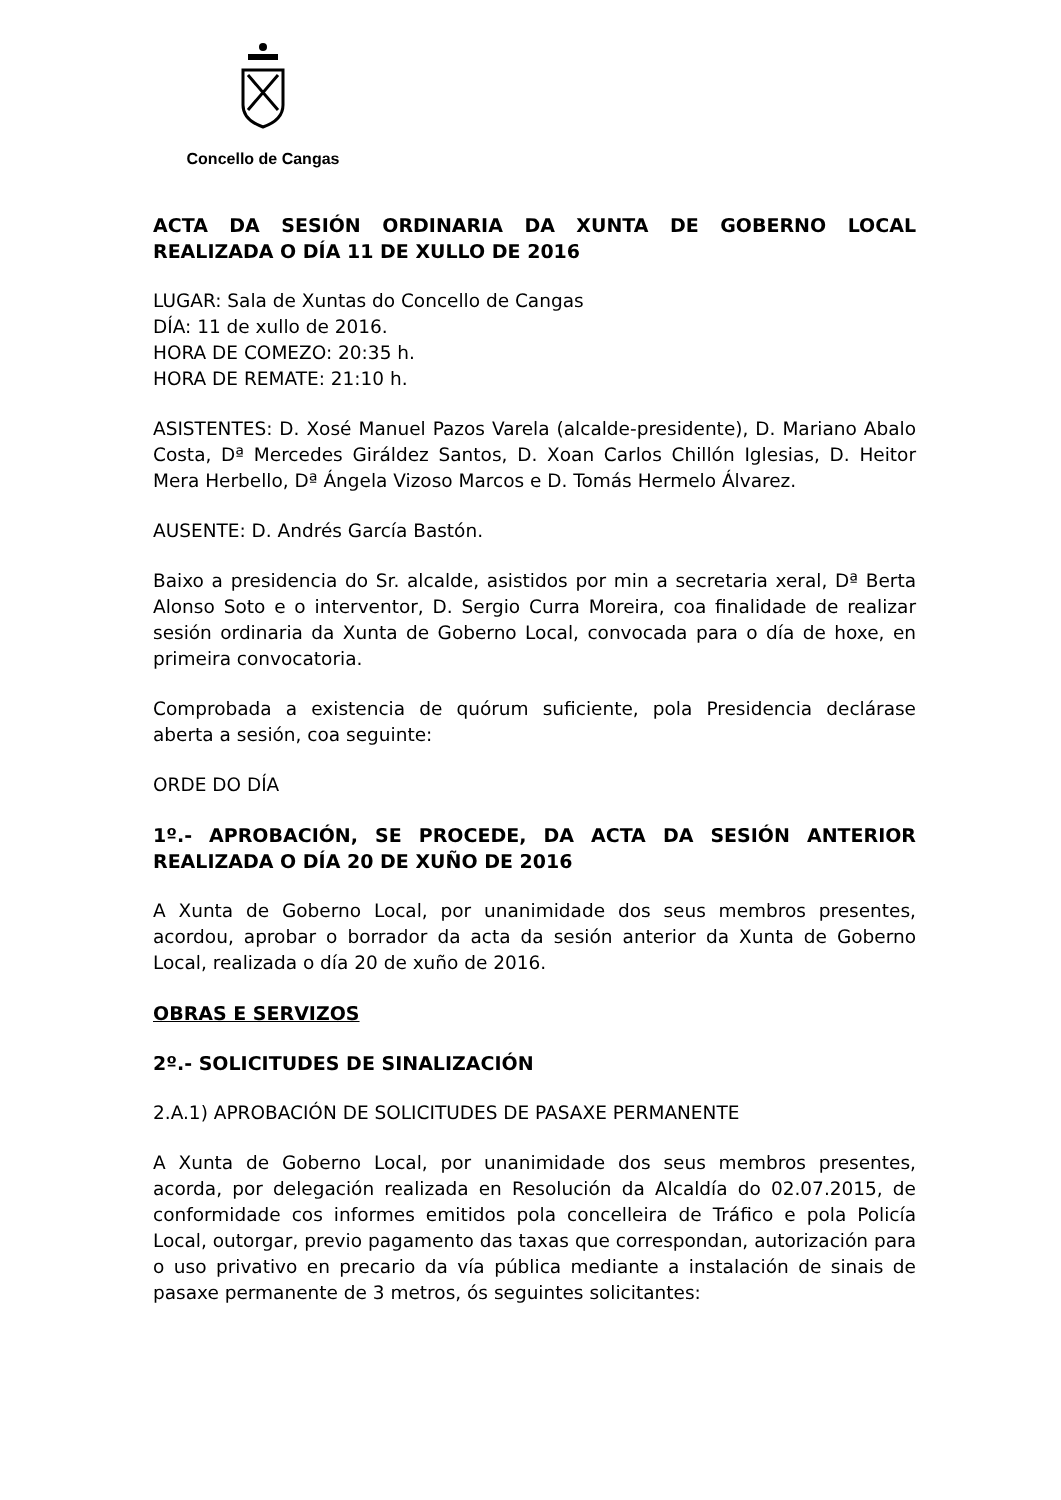Concello de Cangas
ACTA DA SESIÓN ORDINARIA DA XUNTA DE GOBERNO LOCAL REALIZADA O DÍA 11 DE XULLO DE 2016
LUGAR: Sala de Xuntas do Concello de Cangas
DÍA: 11 de xullo de 2016.
HORA DE COMEZO: 20:35 h.
HORA DE REMATE: 21:10 h.
ASISTENTES: D. Xosé Manuel Pazos Varela (alcalde-presidente), D. Mariano Abalo Costa, Dª Mercedes Giráldez Santos, D. Xoan Carlos Chillón Iglesias, D. Heitor Mera Herbello, Dª Ángela Vizoso Marcos e D. Tomás Hermelo Álvarez.
AUSENTE: D. Andrés García Bastón.
Baixo a presidencia do Sr. alcalde, asistidos por min a secretaria xeral, Dª Berta Alonso Soto e o interventor, D. Sergio Curra Moreira, coa finalidade de realizar sesión ordinaria da Xunta de Goberno Local, convocada para o día de hoxe, en primeira convocatoria.
Comprobada a existencia de quórum suficiente, pola Presidencia declárase aberta a sesión, coa seguinte:
ORDE DO DÍA
1º.- APROBACIÓN, SE PROCEDE, DA ACTA DA SESIÓN ANTERIOR REALIZADA O DÍA 20 DE XUÑO DE 2016
A Xunta de Goberno Local, por unanimidade dos seus membros presentes, acordou, aprobar o borrador da acta da sesión anterior da Xunta de Goberno Local, realizada o día 20 de xuño de 2016.
OBRAS E SERVIZOS
2º.- SOLICITUDES DE SINALIZACIÓN
2.A.1) APROBACIÓN DE SOLICITUDES DE PASAXE PERMANENTE
A Xunta de Goberno Local, por unanimidade dos seus membros presentes, acorda, por delegación realizada en Resolución da Alcaldía do 02.07.2015, de conformidade cos informes emitidos pola concelleira de Tráfico e pola Policía Local, outorgar, previo pagamento das taxas que correspondan, autorización para o uso privativo en precario da vía pública mediante a instalación de sinais de pasaxe permanente de 3 metros, ós seguintes solicitantes: